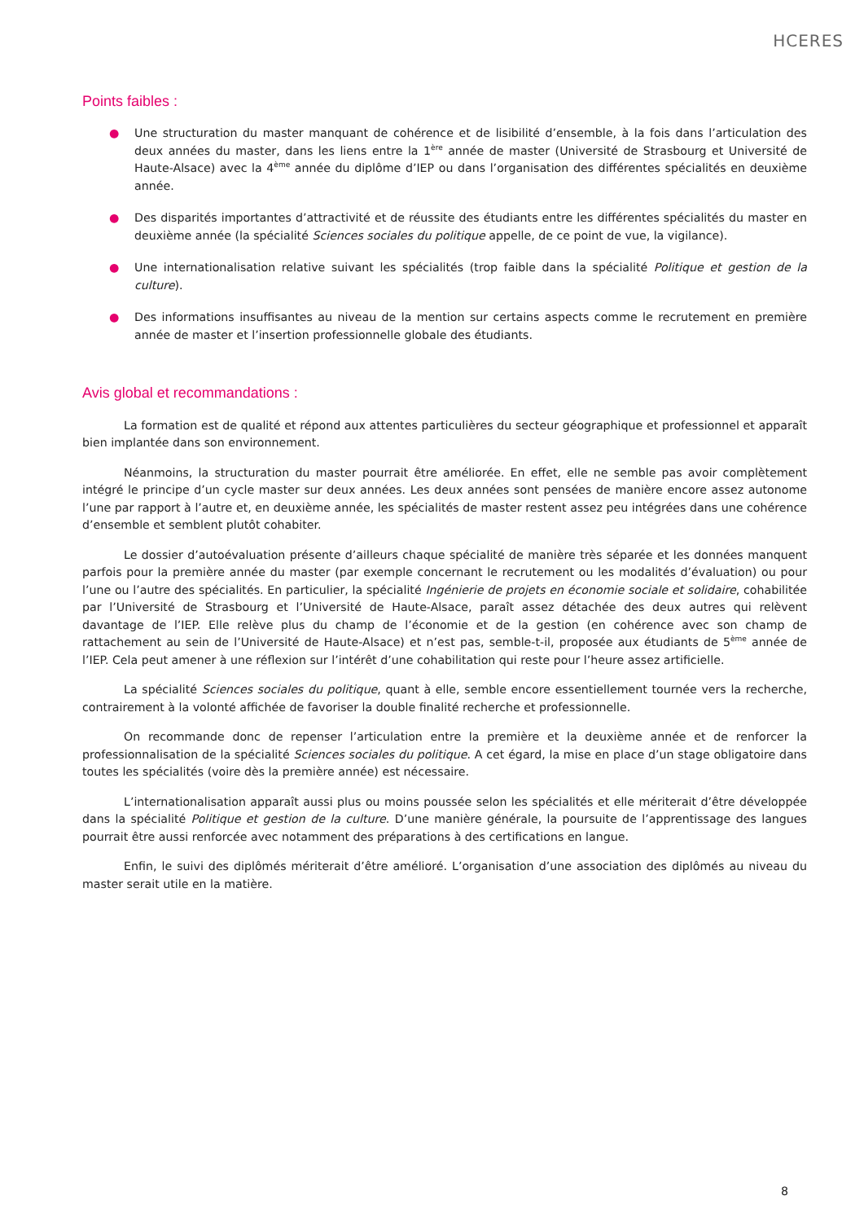HCERES
Points faibles :
● Une structuration du master manquant de cohérence et de lisibilité d’ensemble, à la fois dans l’articulation des deux années du master, dans les liens entre la 1<sup>ère</sup> année de master (Université de Strasbourg et Université de Haute-Alsace) avec la 4<sup>ème</sup> année du diplôme d’IEP ou dans l’organisation des différentes spécialités en deuxième année.
● Des disparités importantes d’attractivité et de réussite des étudiants entre les différentes spécialités du master en deuxième année (la spécialité Sciences sociales du politique appelle, de ce point de vue, la vigilance).
● Une internationalisation relative suivant les spécialités (trop faible dans la spécialité Politique et gestion de la culture).
● Des informations insuffisantes au niveau de la mention sur certains aspects comme le recrutement en première année de master et l’insertion professionnelle globale des étudiants.
Avis global et recommandations :
La formation est de qualité et répond aux attentes particulières du secteur géographique et professionnel et apparaît bien implantée dans son environnement.
Néanmoins, la structuration du master pourrait être améliorée. En effet, elle ne semble pas avoir complètement intégré le principe d’un cycle master sur deux années. Les deux années sont pensées de manière encore assez autonome l’une par rapport à l’autre et, en deuxième année, les spécialités de master restent assez peu intégrées dans une cohérence d’ensemble et semblent plutôt cohabiter.
Le dossier d’autoévaluation présente d’ailleurs chaque spécialité de manière très séparée et les données manquent parfois pour la première année du master (par exemple concernant le recrutement ou les modalités d’évaluation) ou pour l’une ou l’autre des spécialités. En particulier, la spécialité Ingénierie de projets en économie sociale et solidaire, cohabilitée par l’Université de Strasbourg et l’Université de Haute-Alsace, paraît assez détachée des deux autres qui relèvent davantage de l’IEP. Elle relève plus du champ de l’économie et de la gestion (en cohérence avec son champ de rattachement au sein de l’Université de Haute-Alsace) et n’est pas, semble-t-il, proposée aux étudiants de 5<sup>ème</sup> année de l’IEP. Cela peut amener à une réflexion sur l’intérêt d’une cohabilitation qui reste pour l’heure assez artificielle.
La spécialité Sciences sociales du politique, quant à elle, semble encore essentiellement tournée vers la recherche, contrairement à la volonté affichée de favoriser la double finalité recherche et professionnelle.
On recommande donc de repenser l’articulation entre la première et la deuxième année et de renforcer la professionnalisation de la spécialité Sciences sociales du politique. A cet égard, la mise en place d’un stage obligatoire dans toutes les spécialités (voire dès la première année) est nécessaire.
L’internationalisation apparaît aussi plus ou moins poussée selon les spécialités et elle mériterait d’être développée dans la spécialité Politique et gestion de la culture. D’une manière générale, la poursuite de l’apprentissage des langues pourrait être aussi renforcée avec notamment des préparations à des certifications en langue.
Enfin, le suivi des diplômés mériterait d’être amélioré. L’organisation d’une association des diplômés au niveau du master serait utile en la matière.
8